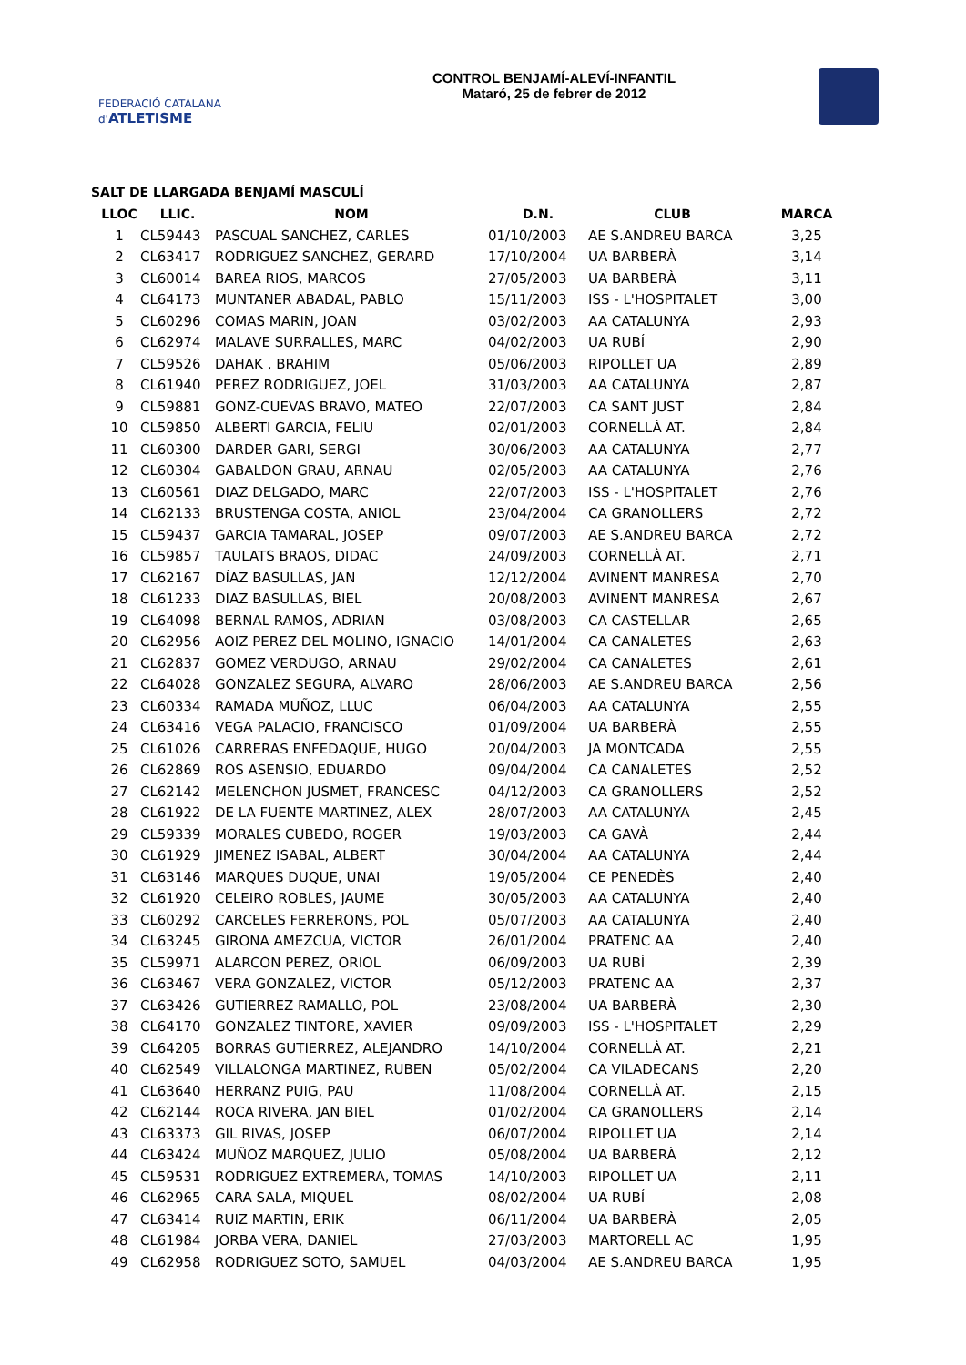FEDERACIÓ CATALANA d'ATLETISME
CONTROL BENJAMÍ-ALEVÍ-INFANTIL
Mataró, 25 de febrer de 2012
SALT DE LLARGADA BENJAMÍ MASCULÍ
| LLOC | LLIC. | NOM | D.N. | CLUB | MARCA |
| --- | --- | --- | --- | --- | --- |
| 1 | CL59443 | PASCUAL SANCHEZ, CARLES | 01/10/2003 | AE S.ANDREU BARCA | 3,25 |
| 2 | CL63417 | RODRIGUEZ SANCHEZ, GERARD | 17/10/2004 | UA BARBERÀ | 3,14 |
| 3 | CL60014 | BAREA RIOS, MARCOS | 27/05/2003 | UA BARBERÀ | 3,11 |
| 4 | CL64173 | MUNTANER ABADAL, PABLO | 15/11/2003 | ISS - L'HOSPITALET | 3,00 |
| 5 | CL60296 | COMAS MARIN, JOAN | 03/02/2003 | AA CATALUNYA | 2,93 |
| 6 | CL62974 | MALAVE SURRALLES, MARC | 04/02/2003 | UA RUBÍ | 2,90 |
| 7 | CL59526 | DAHAK , BRAHIM | 05/06/2003 | RIPOLLET UA | 2,89 |
| 8 | CL61940 | PEREZ RODRIGUEZ, JOEL | 31/03/2003 | AA CATALUNYA | 2,87 |
| 9 | CL59881 | GONZ-CUEVAS BRAVO, MATEO | 22/07/2003 | CA SANT JUST | 2,84 |
| 10 | CL59850 | ALBERTI GARCIA, FELIU | 02/01/2003 | CORNELLÀ AT. | 2,84 |
| 11 | CL60300 | DARDER GARI, SERGI | 30/06/2003 | AA CATALUNYA | 2,77 |
| 12 | CL60304 | GABALDON GRAU, ARNAU | 02/05/2003 | AA CATALUNYA | 2,76 |
| 13 | CL60561 | DIAZ DELGADO, MARC | 22/07/2003 | ISS - L'HOSPITALET | 2,76 |
| 14 | CL62133 | BRUSTENGA COSTA, ANIOL | 23/04/2004 | CA GRANOLLERS | 2,72 |
| 15 | CL59437 | GARCIA TAMARAL, JOSEP | 09/07/2003 | AE S.ANDREU BARCA | 2,72 |
| 16 | CL59857 | TAULATS BRAOS, DIDAC | 24/09/2003 | CORNELLÀ AT. | 2,71 |
| 17 | CL62167 | DÍAZ BASULLAS, JAN | 12/12/2004 | AVINENT MANRESA | 2,70 |
| 18 | CL61233 | DIAZ BASULLAS, BIEL | 20/08/2003 | AVINENT MANRESA | 2,67 |
| 19 | CL64098 | BERNAL RAMOS, ADRIAN | 03/08/2003 | CA CASTELLAR | 2,65 |
| 20 | CL62956 | AOIZ PEREZ DEL MOLINO, IGNACIO | 14/01/2004 | CA CANALETES | 2,63 |
| 21 | CL62837 | GOMEZ VERDUGO, ARNAU | 29/02/2004 | CA CANALETES | 2,61 |
| 22 | CL64028 | GONZALEZ SEGURA, ALVARO | 28/06/2003 | AE S.ANDREU BARCA | 2,56 |
| 23 | CL60334 | RAMADA MUÑOZ, LLUC | 06/04/2003 | AA CATALUNYA | 2,55 |
| 24 | CL63416 | VEGA PALACIO, FRANCISCO | 01/09/2004 | UA BARBERÀ | 2,55 |
| 25 | CL61026 | CARRERAS ENFEDAQUE, HUGO | 20/04/2003 | JA MONTCADA | 2,55 |
| 26 | CL62869 | ROS ASENSIO, EDUARDO | 09/04/2004 | CA CANALETES | 2,52 |
| 27 | CL62142 | MELENCHON JUSMET, FRANCESC | 04/12/2003 | CA GRANOLLERS | 2,52 |
| 28 | CL61922 | DE LA FUENTE MARTINEZ, ALEX | 28/07/2003 | AA CATALUNYA | 2,45 |
| 29 | CL59339 | MORALES CUBEDO, ROGER | 19/03/2003 | CA GAVÀ | 2,44 |
| 30 | CL61929 | JIMENEZ ISABAL, ALBERT | 30/04/2004 | AA CATALUNYA | 2,44 |
| 31 | CL63146 | MARQUES DUQUE, UNAI | 19/05/2004 | CE PENEDÈS | 2,40 |
| 32 | CL61920 | CELEIRO ROBLES, JAUME | 30/05/2003 | AA CATALUNYA | 2,40 |
| 33 | CL60292 | CARCELES FERRERONS, POL | 05/07/2003 | AA CATALUNYA | 2,40 |
| 34 | CL63245 | GIRONA AMEZCUA, VICTOR | 26/01/2004 | PRATENC AA | 2,40 |
| 35 | CL59971 | ALARCON PEREZ, ORIOL | 06/09/2003 | UA RUBÍ | 2,39 |
| 36 | CL63467 | VERA GONZALEZ, VICTOR | 05/12/2003 | PRATENC AA | 2,37 |
| 37 | CL63426 | GUTIERREZ RAMALLO, POL | 23/08/2004 | UA BARBERÀ | 2,30 |
| 38 | CL64170 | GONZALEZ TINTORE, XAVIER | 09/09/2003 | ISS - L'HOSPITALET | 2,29 |
| 39 | CL64205 | BORRAS GUTIERREZ, ALEJANDRO | 14/10/2004 | CORNELLÀ AT. | 2,21 |
| 40 | CL62549 | VILLALONGA MARTINEZ, RUBEN | 05/02/2004 | CA VILADECANS | 2,20 |
| 41 | CL63640 | HERRANZ PUIG, PAU | 11/08/2004 | CORNELLÀ AT. | 2,15 |
| 42 | CL62144 | ROCA RIVERA, JAN BIEL | 01/02/2004 | CA GRANOLLERS | 2,14 |
| 43 | CL63373 | GIL RIVAS, JOSEP | 06/07/2004 | RIPOLLET UA | 2,14 |
| 44 | CL63424 | MUÑOZ MARQUEZ, JULIO | 05/08/2004 | UA BARBERÀ | 2,12 |
| 45 | CL59531 | RODRIGUEZ EXTREMERA, TOMAS | 14/10/2003 | RIPOLLET UA | 2,11 |
| 46 | CL62965 | CARA SALA, MIQUEL | 08/02/2004 | UA RUBÍ | 2,08 |
| 47 | CL63414 | RUIZ MARTIN, ERIK | 06/11/2004 | UA BARBERÀ | 2,05 |
| 48 | CL61984 | JORBA VERA, DANIEL | 27/03/2003 | MARTORELL AC | 1,95 |
| 49 | CL62958 | RODRIGUEZ SOTO, SAMUEL | 04/03/2004 | AE S.ANDREU BARCA | 1,95 |